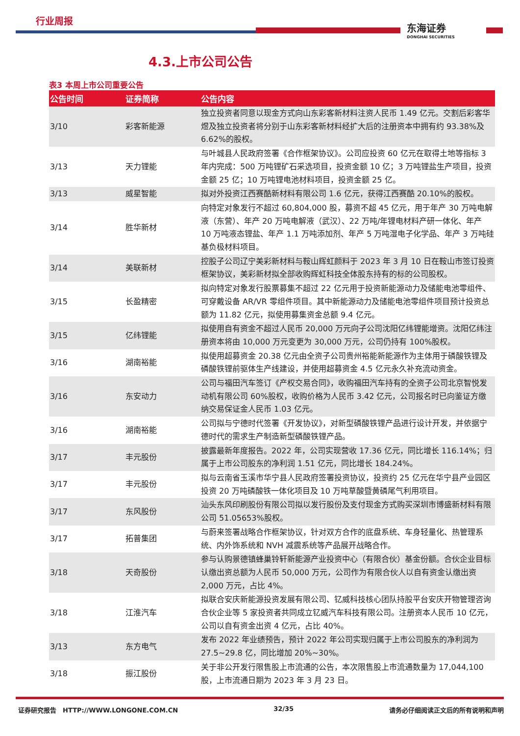行业周报
东海证券
DONGHAI SECURITIES
4.3.上市公司公告
表3 本周上市公司重要公告
| 公告时间 | 证券简称 | 公告内容 |
| --- | --- | --- |
| 3/10 | 彩客新能源 | 独立投资者同意以现金方式向山东彩客新材料注资人民币 1.49 亿元。交割后彩客华煜及独立投资者将分别于山东彩客新材料经扩大后的注册资本中拥有约 93.38%及 6.62%的股权。 |
| 3/13 | 天力锂能 | 与叶城县人民政府签署《合作框架协议》。公司应投资 60 亿元在取得土地等指标 3 年内完成：500 万吨锂矿石采选项目，投资金额 10 亿；3 万吨锂盐生产项目，投资金额 25 亿；10 万吨锂电池材料项目，投资金额 25 亿。 |
| 3/13 | 威星智能 | 拟对外投资江西赛酷新材料有限公司 1.6 亿元，获得江西赛酷 20.10%的股权。 |
| 3/14 | 胜华新材 | 向特定对象发行不超过 60,804,000 股，募资不超 45 亿元，用于年产 30 万吨电解液（东营）、年产 20 万吨电解液（武汉）、22 万吨/年锂电材料产研一体化、年产 10 万吨液态锂盐、年产 1.1 万吨添加剂、年产 5 万吨湿电子化学品、年产 3 万吨硅基负极材料项目。 |
| 3/14 | 美联新材 | 控股子公司辽宁美彩新材料与鞍山辉虹颜料于 2023 年 3 月 10 日在鞍山市签订投资框架协议，美彩新材拟全部收购辉虹科技全体股东持有的标的公司股权。 |
| 3/15 | 长盈精密 | 拟向特定对象发行股票募集不超过 22 亿元用于投资新能源动力及储能电池零组件、可穿戴设备 AR/VR 零组件项目。其中新能源动力及储能电池零组件项目预计投资总额为 11.82 亿元，拟使用募集资金总额 9.4 亿元。 |
| 3/15 | 亿纬锂能 | 拟使用自有资金不超过人民币 20,000 万元向子公司沈阳亿纬锂能增资。沈阳亿纬注册资本将由 10,000 万元变更为 30,000 万元，公司仍持有 100%股权。 |
| 3/16 | 湖南裕能 | 拟使用超募资金 20.38 亿元由全资子公司贵州裕能新能源作为主体用于磷酸铁锂及磷酸铁锂前驱体生产线建设，并使用超募资金 4.5 亿元永久补充流动资金。 |
| 3/16 | 东安动力 | 公司与福田汽车签订《产权交易合同》，收购福田汽车持有的全资子公司北京智悦发动机有限公司 60%股权，收购价格为人民币 3.42 亿元，公司报名时已向鉴证方缴纳交易保证金人民币 1.03 亿元。 |
| 3/16 | 湖南裕能 | 公司拟与宁德时代签署《开发协议》，对新型磷酸铁锂产品进行设计开发，并依据宁德时代的需求生产制造新型磷酸铁锂产品。 |
| 3/17 | 丰元股份 | 披露最新年度报告。2022 年，公司实现营收 17.36 亿元，同比增长 116.14%；归属于上市公司股东的净利润 1.51 亿元，同比增长 184.24%。 |
| 3/17 | 丰元股份 | 拟与云南省玉溪市华宁县人民政府签署投资协议，投资约 25 亿元在华宁县产业园区投资 20 万吨磷酸铁一体化项目及 10 万吨草酸暨黄磷尾气利用项目。 |
| 3/17 | 东风股份 | 汕头东风印刷股份有限公司拟以发行股份及支付现金方式购买深圳市博盛新材料有限公司 51.05653%股权。 |
| 3/17 | 拓普集团 | 与蔚来签署战略合作框架协议，针对双方合作的底盘系统、车身轻量化、热管理系统、内外饰系统和 NVH 减震系统等产品展开战略合作。 |
| 3/18 | 天奇股份 | 参与认购景德镇蜂巢铃轩新能源产业投资中心（有限合伙）基金份额。合伙企业目标认缴出资总额为人民币 50,000 万元，公司作为有限合伙人以自有资金认缴出资 2,000 万元，占比 4%。 |
| 3/18 | 江淮汽车 | 拟联合安庆新能源投资发展有限公司、钇威科技核心团队持股平台安庆开物管理咨询合伙企业等 5 家投资者共同成立钇威汽车科技有限公司。注册资本人民币 10 亿元，公司以自有资金出资 4 亿元，占比 40%。 |
| 3/13 | 东方电气 | 发布 2022 年业绩预告，预计 2022 年公司实现归属于上市公司股东的净利润为 27.5~29.8 亿，同比增加 20%~30%。 |
| 3/18 | 振江股份 | 关于非公开发行限售股上市流通的公告，本次限售股上市流通数量为 17,044,100 股，上市流通日期为 2023 年 3 月 23 日。 |
证券研究报告 HTTP://WWW.LONGONE.COM.CN 32/35 请务必仔细阅读正文后的所有说明和声明